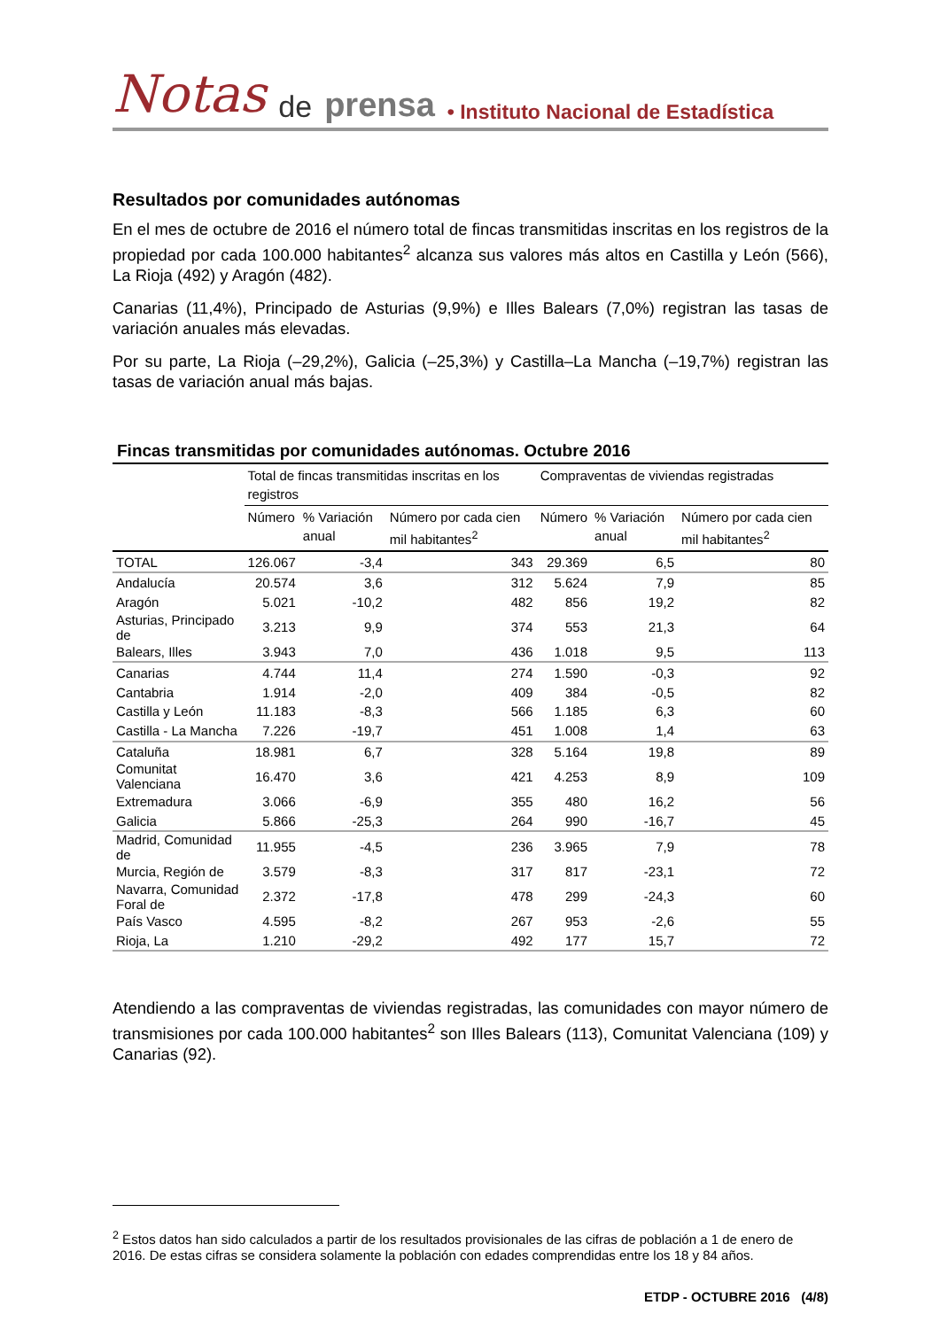Notas de prensa • Instituto Nacional de Estadística
Resultados por comunidades autónomas
En el mes de octubre de 2016 el número total de fincas transmitidas inscritas en los registros de la propiedad por cada 100.000 habitantes<sup>2</sup> alcanza sus valores más altos en Castilla y León (566), La Rioja (492) y Aragón (482).
Canarias (11,4%), Principado de Asturias (9,9%) e Illes Balears (7,0%) registran las tasas de variación anuales más elevadas.
Por su parte, La Rioja (–29,2%), Galicia (–25,3%) y Castilla–La Mancha (–19,7%) registran las tasas de variación anual más bajas.
Fincas transmitidas por comunidades autónomas. Octubre 2016
| | Total de fincas transmitidas inscritas en los registros | | | Compraventas de viviendas registradas | | |
| --- | --- | --- | --- | --- | --- | --- |
| | Número | % Variación anual | Número por cada cien mil habitantes<sup>2</sup> | Número | % Variación anual | Número por cada cien mil habitantes<sup>2</sup> |
| TOTAL | 126.067 | -3,4 | 343 | 29.369 | 6,5 | 80 |
| Andalucía | 20.574 | 3,6 | 312 | 5.624 | 7,9 | 85 |
| Aragón | 5.021 | -10,2 | 482 | 856 | 19,2 | 82 |
| Asturias, Principado de | 3.213 | 9,9 | 374 | 553 | 21,3 | 64 |
| Balears, Illes | 3.943 | 7,0 | 436 | 1.018 | 9,5 | 113 |
| Canarias | 4.744 | 11,4 | 274 | 1.590 | -0,3 | 92 |
| Cantabria | 1.914 | -2,0 | 409 | 384 | -0,5 | 82 |
| Castilla y León | 11.183 | -8,3 | 566 | 1.185 | 6,3 | 60 |
| Castilla - La Mancha | 7.226 | -19,7 | 451 | 1.008 | 1,4 | 63 |
| Cataluña | 18.981 | 6,7 | 328 | 5.164 | 19,8 | 89 |
| Comunitat Valenciana | 16.470 | 3,6 | 421 | 4.253 | 8,9 | 109 |
| Extremadura | 3.066 | -6,9 | 355 | 480 | 16,2 | 56 |
| Galicia | 5.866 | -25,3 | 264 | 990 | -16,7 | 45 |
| Madrid, Comunidad de | 11.955 | -4,5 | 236 | 3.965 | 7,9 | 78 |
| Murcia, Región de | 3.579 | -8,3 | 317 | 817 | -23,1 | 72 |
| Navarra, Comunidad Foral de | 2.372 | -17,8 | 478 | 299 | -24,3 | 60 |
| País Vasco | 4.595 | -8,2 | 267 | 953 | -2,6 | 55 |
| Rioja, La | 1.210 | -29,2 | 492 | 177 | 15,7 | 72 |
Atendiendo a las compraventas de viviendas registradas, las comunidades con mayor número de transmisiones por cada 100.000 habitantes<sup>2</sup> son Illes Balears (113), Comunitat Valenciana (109) y Canarias (92).
<sup>2</sup> Estos datos han sido calculados a partir de los resultados provisionales de las cifras de población a 1 de enero de 2016. De estas cifras se considera solamente la población con edades comprendidas entre los 18 y 84 años.
ETDP - OCTUBRE 2016 (4/8)